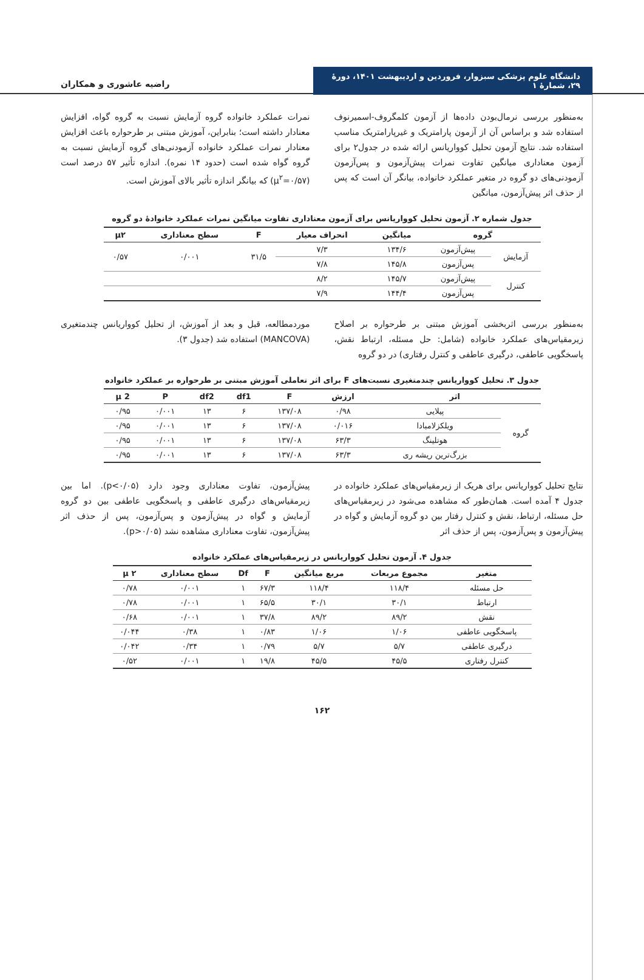دانشگاه علوم پزشکی سبزوار، فروردین و اردیبهشت ۱۴۰۱، دورهٔ ۲۹، شمارهٔ ۱
راضیه عاشوری و همکاران
به‌منظور بررسی نرمال‌بودن داده‌ها از آزمون کلمگروف-اسمیرنوف استفاده شد و براساس آن از آزمون پارامتریک و غیرپارامتریک مناسب استفاده شد. نتایج آزمون تحلیل کوواریانس ارائه شده در جدول۲ برای آزمون معناداری میانگین تفاوت نمرات پیش‌آزمون و پس‌آزمون آزمودنی‌های دو گروه در متغیر عملکرد خانواده، بیانگر آن است که پس از حذف اثر پیش‌آزمون، میانگین
نمرات عملکرد خانواده گروه آزمایش نسبت به گروه گواه، افزایش معنادار داشته است؛ بنابراین، آموزش مبتنی بر طرحواره باعث افزایش معنادار نمرات عملکرد خانواده آزمودنی‌های گروه آزمایش نسبت به گروه گواه شده است (حدود ۱۴ نمره). اندازه تأثیر ۵۷ درصد است (μ<sup>۲</sup>=۰/۵۷) که بیانگر اندازه تأثیر بالای آموزش است.
جدول شماره ۲. آزمون تحلیل کوواریانس برای آزمون معناداری تفاوت میانگین نمرات عملکرد خانوادهٔ دو گروه
| گروه | | میانگین | انحراف معیار | F | سطح معناداری | μ۲ |
| --- | --- | --- | --- | --- | --- | --- |
| آزمایش | پیش‌آزمون | ۱۳۴/۶ | ۷/۳ | ۳۱/۵ | ۰/۰۰۱ | ۰/۵۷ |
| | پس‌آزمون | ۱۴۵/۸ | ۷/۸ | | | |
| کنترل | پیش‌آزمون | ۱۴۵/۷ | ۸/۲ | | | |
| | پس‌آزمون | ۱۴۴/۴ | ۷/۹ | | | |
به‌منظور بررسی اثربخشی آموزش مبتنی بر طرحواره بر اصلاح زیرمقیاس‌های عملکرد خانواده (شامل: حل مسئله، ارتباط نقش، پاسخگویی عاطفی، درگیری عاطفی و کنترل رفتاری) در دو گروه
موردمطالعه، قبل و بعد از آموزش، از تحلیل کوواریانس چندمتغیری (MANCOVA) استفاده شد (جدول ۳).
جدول ۳. تحلیل کوواریانس چندمتغیری نسبت‌های F برای اثر تعاملی آموزش مبتنی بر طرحواره بر عملکرد خانواده
| اثر | | ارزش | F | df1 | df2 | P | μ 2 |
| --- | --- | --- | --- | --- | --- | --- | --- |
| گروه | پیلایی | ۰/۹۸ | ۱۳۷/۰۸ | ۶ | ۱۳ | ۰/۰۰۱ | ۰/۹۵ |
| | ویلکزلامبادا | ۰/۰۱۶ | ۱۳۷/۰۸ | ۶ | ۱۳ | ۰/۰۰۱ | ۰/۹۵ |
| | هوتلینگ | ۶۳/۳ | ۱۳۷/۰۸ | ۶ | ۱۳ | ۰/۰۰۱ | ۰/۹۵ |
| | بزرگ‌ترین ریشه ری | ۶۳/۳ | ۱۳۷/۰۸ | ۶ | ۱۳ | ۰/۰۰۱ | ۰/۹۵ |
نتایج تحلیل کوواریانس برای هریک از زیرمقیاس‌های عملکرد خانواده در جدول ۴ آمده است. همان‌طور که مشاهده می‌شود در زیرمقیاس‌های حل مسئله، ارتباط، نقش و کنترل رفتار بین دو گروه آزمایش و گواه در پیش‌آزمون و پس‌آزمون، پس از حذف اثر
پیش‌آزمون، تفاوت معناداری وجود دارد (p<۰/۰۵). اما بین زیرمقیاس‌های درگیری عاطفی و پاسخگویی عاطفی بین دو گروه آزمایش و گواه در پیش‌آزمون و پس‌آزمون، پس از حذف اثر پیش‌آزمون، تفاوت معناداری مشاهده نشد (p>۰/۰۵).
جدول ۴. آزمون تحلیل کوواریانس در زیرمقیاس‌های عملکرد خانواده
| متغیر | مجموع مربعات | مربع میانگین | F | Df | سطح معناداری | μ ۲ |
| --- | --- | --- | --- | --- | --- | --- |
| حل مسئله | ۱۱۸/۴ | ۱۱۸/۴ | ۶۷/۳ | ۱ | ۰/۰۰۱ | ۰/۷۸ |
| ارتباط | ۳۰/۱ | ۳۰/۱ | ۶۵/۵ | ۱ | ۰/۰۰۱ | ۰/۷۸ |
| نقش | ۸۹/۲ | ۸۹/۲ | ۳۷/۸ | ۱ | ۰/۰۰۱ | ۰/۶۸ |
| پاسخگویی عاطفی | ۱/۰۶ | ۱/۰۶ | ۰/۸۳ | ۱ | ۰/۳۸ | ۰/۰۴۴ |
| درگیری عاطفی | ۵/۷ | ۵/۷ | ۰/۷۹ | ۱ | ۰/۳۴ | ۰/۰۴۲ |
| کنترل رفتاری | ۴۵/۵ | ۴۵/۵ | ۱۹/۸ | ۱ | ۰/۰۰۱ | ۰/۵۲ |
۱۶۲